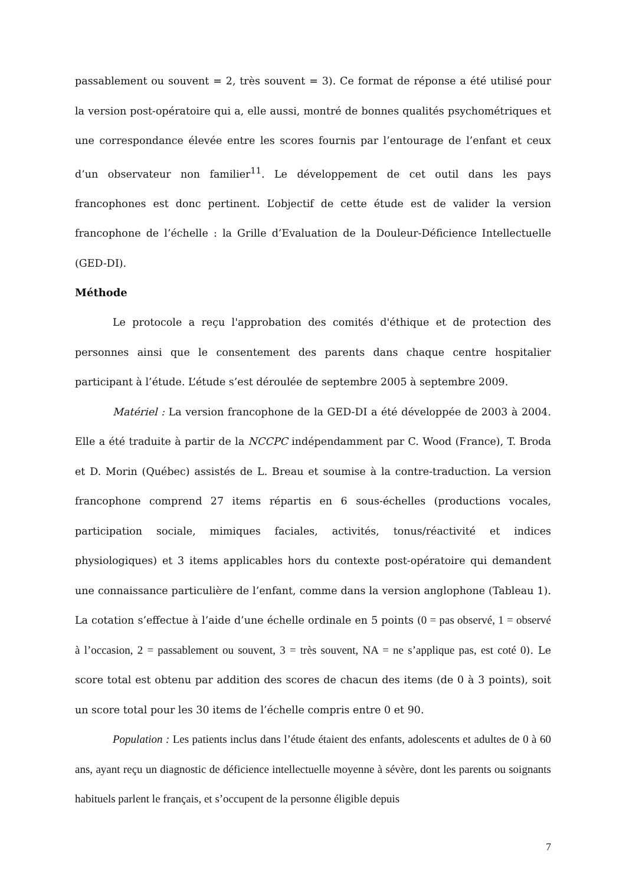passablement ou souvent = 2, très souvent = 3). Ce format de réponse a été utilisé pour la version post-opératoire qui a, elle aussi, montré de bonnes qualités psychométriques et une correspondance élevée entre les scores fournis par l’entourage de l’enfant et ceux d’un observateur non familier<sup>11</sup>. Le développement de cet outil dans les pays francophones est donc pertinent. L’objectif de cette étude est de valider la version francophone de l’échelle : la Grille d’Evaluation de la Douleur-Déficience Intellectuelle (GED-DI).
Méthode
Le protocole a reçu l'approbation des comités d'éthique et de protection des personnes ainsi que le consentement des parents dans chaque centre hospitalier participant à l’étude. L’étude s’est déroulée de septembre 2005 à septembre 2009.
Matériel : La version francophone de la GED-DI a été développée de 2003 à 2004. Elle a été traduite à partir de la NCCPC indépendamment par C. Wood (France), T. Broda et D. Morin (Québec) assistés de L. Breau et soumise à la contre-traduction. La version francophone comprend 27 items répartis en 6 sous-échelles (productions vocales, participation sociale, mimiques faciales, activités, tonus/réactivité et indices physiologiques) et 3 items applicables hors du contexte post-opératoire qui demandent une connaissance particulière de l’enfant, comme dans la version anglophone (Tableau 1). La cotation s’effectue à l’aide d’une échelle ordinale en 5 points (0 = pas observé, 1 = observé à l’occasion, 2 = passablement ou souvent, 3 = très souvent, NA = ne s’applique pas, est coté 0). Le score total est obtenu par addition des scores de chacun des items (de 0 à 3 points), soit un score total pour les 30 items de l’échelle compris entre 0 et 90.
Population : Les patients inclus dans l’étude étaient des enfants, adolescents et adultes de 0 à 60 ans, ayant reçu un diagnostic de déficience intellectuelle moyenne à sévère, dont les parents ou soignants habituels parlent le français, et s’occupent de la personne éligible depuis
7